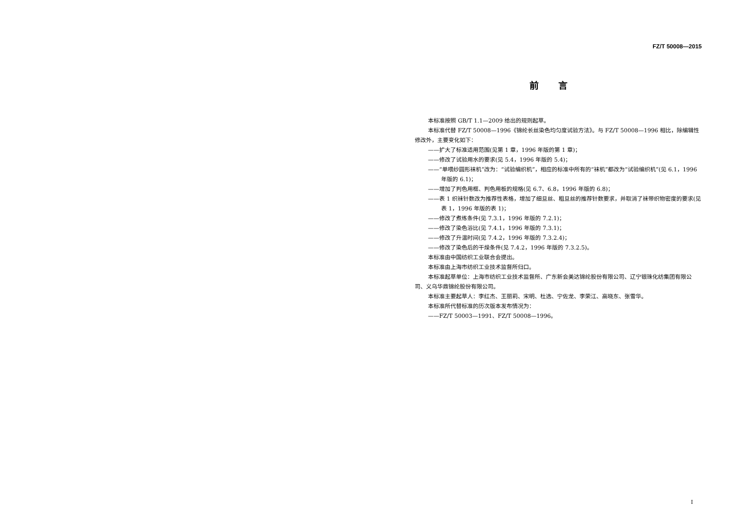FZ/T 50008—2015
前言
本标准按照 GB/T 1.1—2009 给出的规则起草。
本标准代替 FZ/T 50008—1996《锦纶长丝染色均匀度试验方法》。与 FZ/T 50008—1996 相比，除编辑性修改外，主要变化如下：
——扩大了标准适用范围(见第 1 章，1996 年版的第 1 章)；
——修改了试验用水的要求(见 5.4，1996 年版的 5.4)；
——“单喂纱圆形袜机”改为：“试验编织机”，相应的标准中所有的“袜机”都改为“试验编织机”(见 6.1，1996 年版的 6.1)；
——增加了判色用框、判色用板的规格(见 6.7、6.8，1996 年版的 6.8)；
——表 1 织袜针数改为推荐性表格，增加了细旦丝、粗旦丝的推荐针数要求，并取消了袜带织物密度的要求(见表 1，1996 年版的表 1)；
——修改了煮练条件(见 7.3.1，1996 年版的 7.2.1)；
——修改了染色浴比(见 7.4.1，1996 年版的 7.3.1)；
——修改了升温时间(见 7.4.2，1996 年版的 7.3.2.4)；
——修改了染色后的干燥条件(见 7.4.2，1996 年版的 7.3.2.5)。
本标准由中国纺织工业联合会提出。
本标准由上海市纺织工业技术监督所归口。
本标准起草单位：上海市纺织工业技术监督所、广东新会美达锦纶股份有限公司、辽宁银珠化纺集团有限公司、义乌华鼎锦纶股份有限公司。
本标准主要起草人：李红杰、王丽莉、宋明、杜选、宁佐龙、李荣江、高晓东、张雪华。
本标准所代替标准的历次版本发布情况为：
——FZ/T 50003—1991、FZ/T 50008—1996。
I